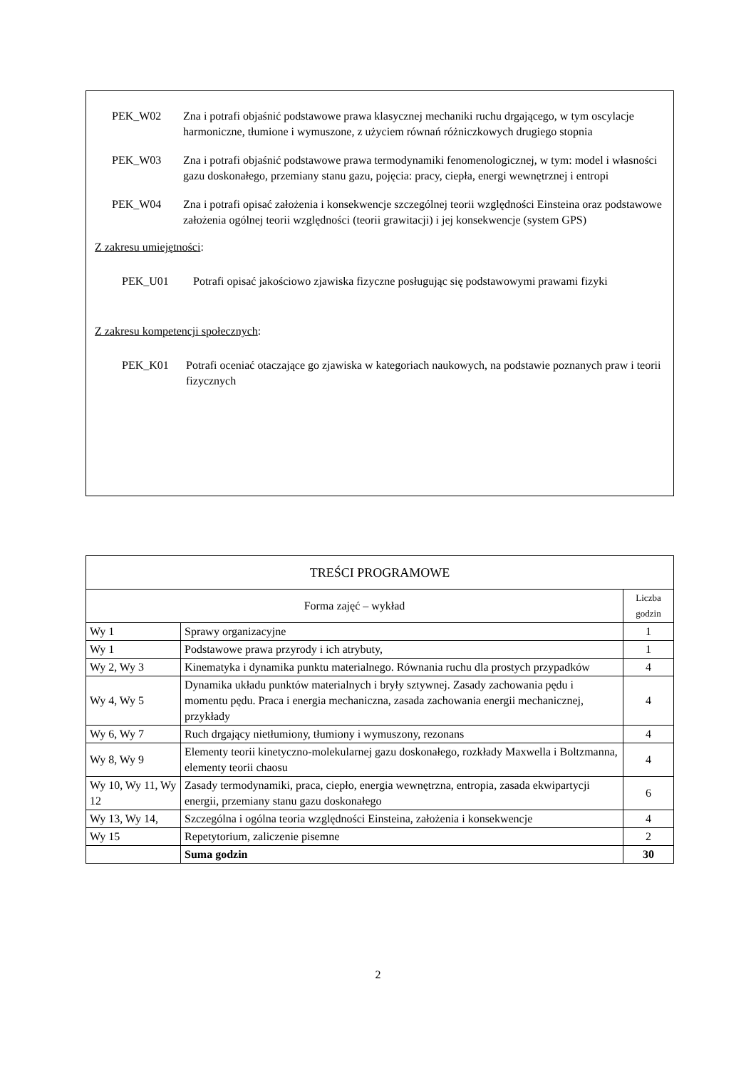PEK_W02 Zna i potrafi objaśnić podstawowe prawa klasycznej mechaniki ruchu drgającego, w tym oscylacje harmoniczne, tłumione i wymuszone, z użyciem równań różniczkowych drugiego stopnia
PEK_W03 Zna i potrafi objaśnić podstawowe prawa termodynamiki fenomenologicznej, w tym: model i własności gazu doskonałego, przemiany stanu gazu, pojęcia: pracy, ciepła, energi wewnętrznej i entropi
PEK_W04 Zna i potrafi opisać założenia i konsekwencje szczególnej teorii względności Einsteina oraz podstawowe założenia ogólnej teorii względności (teorii grawitacji) i jej konsekwencje (system GPS)
Z zakresu umiejętności:
PEK_U01 Potrafi opisać jakościowo zjawiska fizyczne posługując się podstawowymi prawami fizyki
Z zakresu kompetencji społecznych:
PEK_K01 Potrafi oceniać otaczające go zjawiska w kategoriach naukowych, na podstawie poznanych praw i teorii fizycznych
| TREŚCI PROGRAMOWE | | |
| --- | --- | --- |
| Forma zajęć – wykład | | Liczba godzin |
| Wy 1 | Sprawy organizacyjne | 1 |
| Wy 1 | Podstawowe prawa przyrody i ich atrybuty, | 1 |
| Wy 2, Wy 3 | Kinematyka i dynamika punktu materialnego. Równania ruchu dla prostych przypadków | 4 |
| Wy 4, Wy 5 | Dynamika układu punktów materialnych i bryły sztywnej. Zasady zachowania pędu i momentu pędu. Praca i energia mechaniczna, zasada zachowania energii mechanicznej, przykłady | 4 |
| Wy 6, Wy 7 | Ruch drgający nietłumiony, tłumiony i wymuszony, rezonans | 4 |
| Wy 8, Wy 9 | Elementy teorii kinetyczno-molekularnej gazu doskonałego, rozkłady Maxwella i Boltzmanna, elementy teorii chaosu | 4 |
| Wy 10, Wy 11, Wy 12 | Zasady termodynamiki, praca, ciepło, energia wewnętrzna, entropia, zasada ekwipartycji energii, przemiany stanu gazu doskonałego | 6 |
| Wy 13, Wy 14, | Szczególna i ogólna teoria względności Einsteina, założenia i konsekwencje | 4 |
| Wy 15 | Repetytorium, zaliczenie pisemne | 2 |
| | Suma godzin | 30 |
2